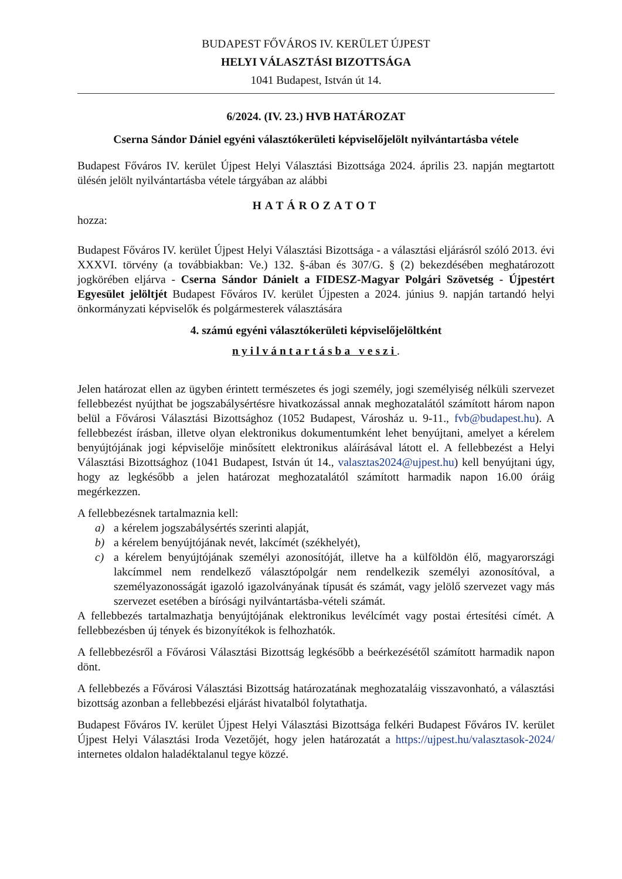BUDAPEST FŐVÁROS IV. KERÜLET ÚJPEST
HELYI VÁLASZTÁSI BIZOTTSÁGA
1041 Budapest, István út 14.
6/2024. (IV. 23.) HVB HATÁROZAT
Cserna Sándor Dániel egyéni választókerületi képviselőjelölt nyilvántartásba vétele
Budapest Főváros IV. kerület Újpest Helyi Választási Bizottsága 2024. április 23. napján megtartott ülésén jelölt nyilvántartásba vétele tárgyában az alábbi
HATÁROZATOT
hozza:
Budapest Főváros IV. kerület Újpest Helyi Választási Bizottsága - a választási eljárásról szóló 2013. évi XXXVI. törvény (a továbbiakban: Ve.) 132. §-ában és 307/G. § (2) bekezdésében meghatározott jogkörében eljárva - Cserna Sándor Dánielt a FIDESZ-Magyar Polgári Szövetség - Újpestért Egyesület jelöltjét Budapest Főváros IV. kerület Újpesten a 2024. június 9. napján tartandó helyi önkormányzati képviselők és polgármesterek választására
4. számú egyéni választókerületi képviselőjelöltként
nyilvántartásba veszi.
Jelen határozat ellen az ügyben érintett természetes és jogi személy, jogi személyiség nélküli szervezet fellebbezést nyújthat be jogszabálysértésre hivatkozással annak meghozatalától számított három napon belül a Fővárosi Választási Bizottsághoz (1052 Budapest, Városház u. 9-11., fvb@budapest.hu). A fellebbezést írásban, illetve olyan elektronikus dokumentumként lehet benyújtani, amelyet a kérelem benyújtójának jogi képviselője minősített elektronikus aláírásával látott el. A fellebbezést a Helyi Választási Bizottsághoz (1041 Budapest, István út 14., valasztas2024@ujpest.hu) kell benyújtani úgy, hogy az legkésőbb a jelen határozat meghozatalától számított harmadik napon 16.00 óráig megérkezzen.
A fellebbezésnek tartalmaznia kell:
a) a kérelem jogszabálysértés szerinti alapját,
b) a kérelem benyújtójának nevét, lakcímét (székhelyét),
c) a kérelem benyújtójának személyi azonosítóját, illetve ha a külföldön élő, magyarországi lakcímmel nem rendelkező választópolgár nem rendelkezik személyi azonosítóval, a személyazonosságát igazoló igazolványának típusát és számát, vagy jelölő szervezet vagy más szervezet esetében a bírósági nyilvántartásba-vételi számát.
A fellebbezés tartalmazhatja benyújtójának elektronikus levélcímét vagy postai értesítési címét. A fellebbezésben új tények és bizonyítékok is felhozhatók.
A fellebbezésről a Fővárosi Választási Bizottság legkésőbb a beérkezésétől számított harmadik napon dönt.
A fellebbezés a Fővárosi Választási Bizottság határozatának meghozataláig visszavonható, a választási bizottság azonban a fellebbezési eljárást hivatalból folytathatja.
Budapest Főváros IV. kerület Újpest Helyi Választási Bizottsága felkéri Budapest Főváros IV. kerület Újpest Helyi Választási Iroda Vezetőjét, hogy jelen határozatát a https://ujpest.hu/valasztasok-2024/ internetes oldalon haladéktalanul tegye közzé.